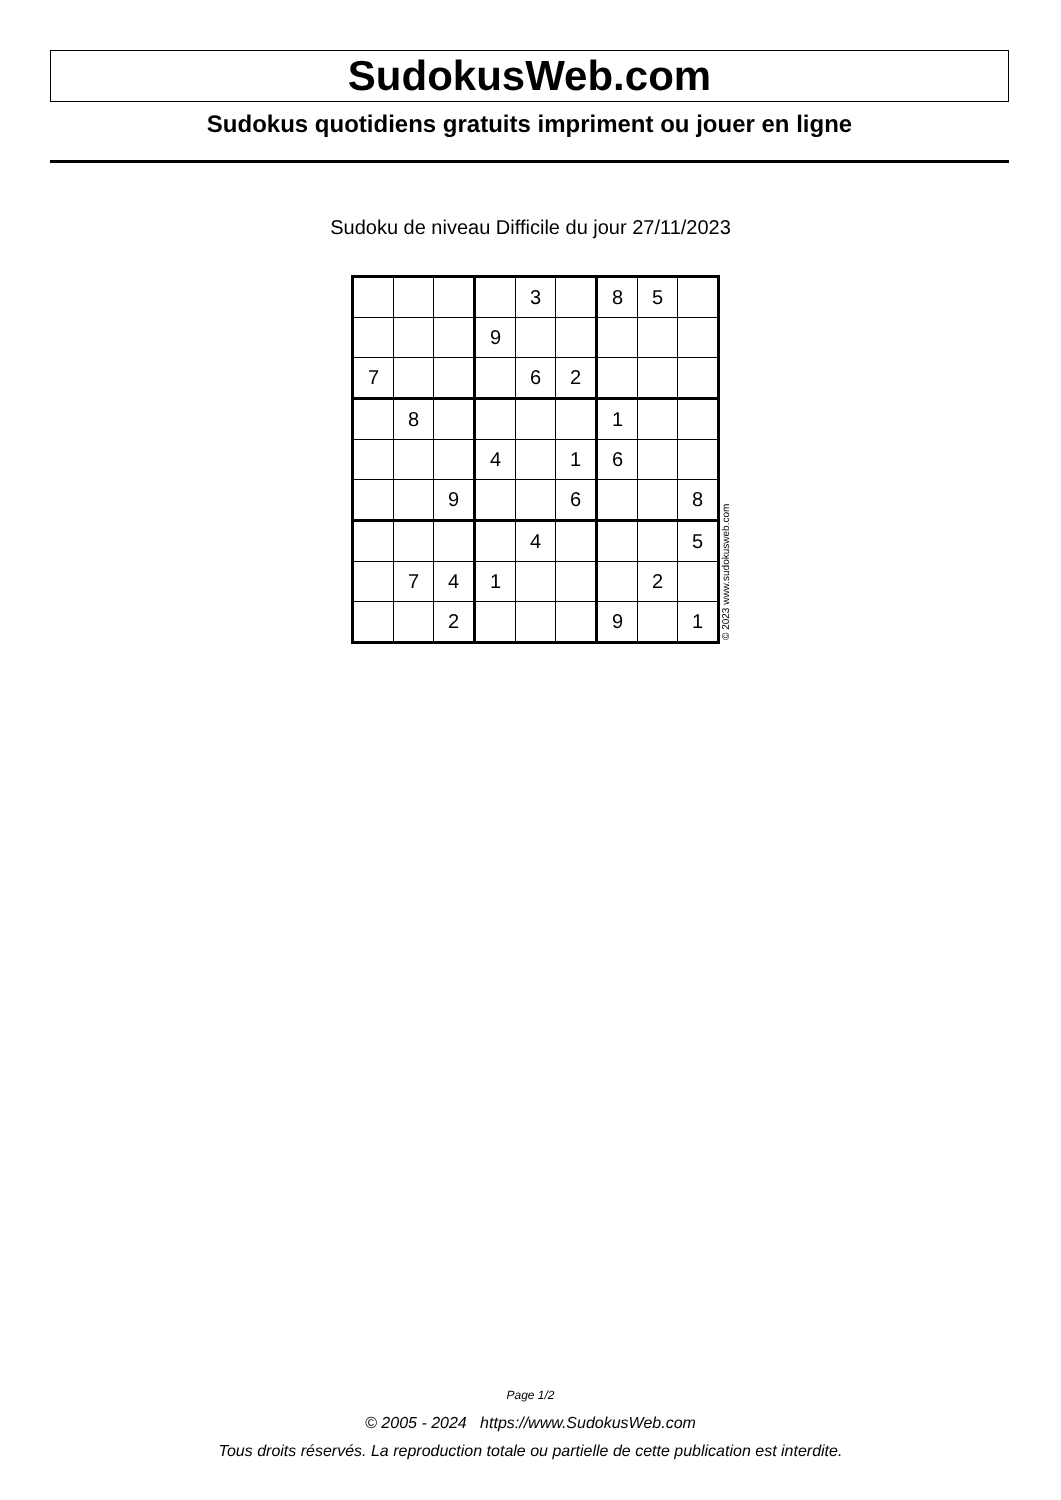SudokusWeb.com
Sudokus quotidiens gratuits impriment ou jouer en ligne
Sudoku de niveau Difficile du jour 27/11/2023
| | | | | 3 | | 8 | 5 | |
| | | | 9 | | | | | |
| 7 | | | | 6 | 2 | | | |
| | 8 | | | | | 1 | | |
| | | | 4 | | 1 | 6 | | |
| | | 9 | | | 6 | | | 8 |
| | | | | 4 | | | | 5 |
| | 7 | 4 | 1 | | | | 2 | |
| | | 2 | | | | 9 | | 1 |
© 2023 www.sudokusweb.com
Page 1/2
© 2005 - 2024 https://www.SudokusWeb.com
Tous droits réservés. La reproduction totale ou partielle de cette publication est interdite.